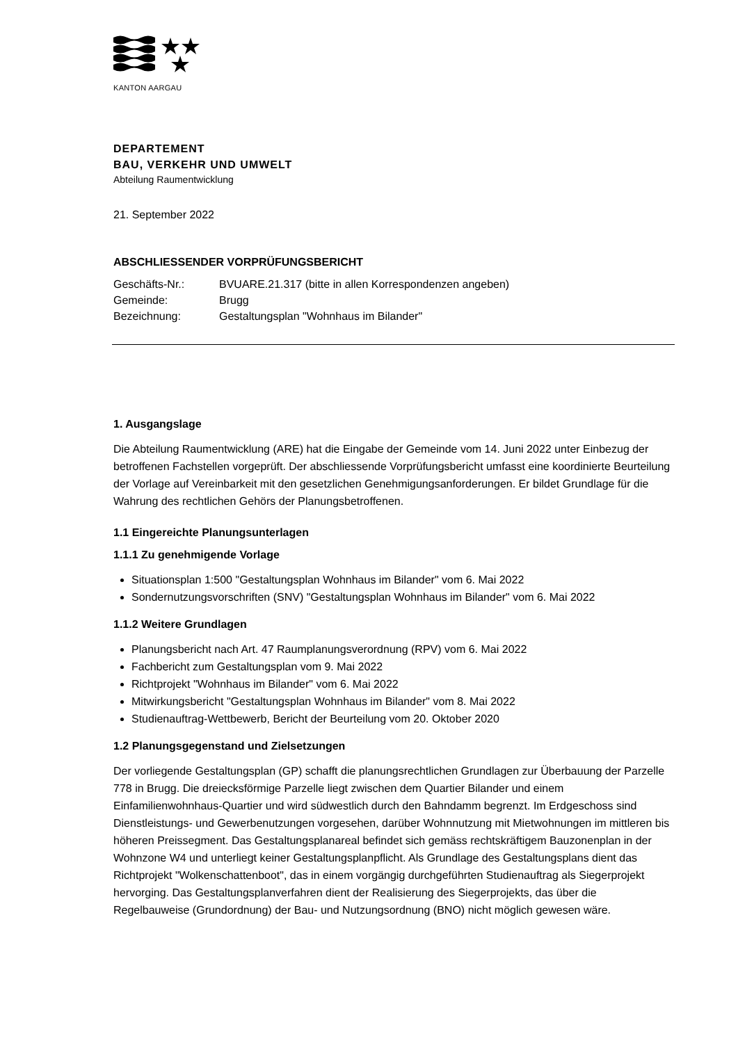KANTON AARGAU
DEPARTEMENT
BAU, VERKEHR UND UMWELT
Abteilung Raumentwicklung
21. September 2022
ABSCHLIESSENDER VORPRÜFUNGSBERICHT
| Geschäfts-Nr.: | BVUARE.21.317 (bitte in allen Korrespondenzen angeben) |
| Gemeinde: | Brugg |
| Bezeichnung: | Gestaltungsplan "Wohnhaus im Bilander" |
1. Ausgangslage
Die Abteilung Raumentwicklung (ARE) hat die Eingabe der Gemeinde vom 14. Juni 2022 unter Ein­bezug der betroffenen Fachstellen vorgeprüft. Der abschliessende Vorprüfungsbericht umfasst eine koordinierte Beurteilung der Vorlage auf Vereinbarkeit mit den gesetzlichen Genehmigungsanforde­rungen. Er bildet Grundlage für die Wahrung des rechtlichen Gehörs der Planungsbetroffenen.
1.1 Eingereichte Planungsunterlagen
1.1.1 Zu genehmigende Vorlage
Situationsplan 1:500 "Gestaltungsplan Wohnhaus im Bilander" vom 6. Mai 2022
Sondernutzungsvorschriften (SNV) "Gestaltungsplan Wohnhaus im Bilander" vom 6. Mai 2022
1.1.2 Weitere Grundlagen
Planungsbericht nach Art. 47 Raumplanungsverordnung (RPV) vom 6. Mai 2022
Fachbericht zum Gestaltungsplan vom 9. Mai 2022
Richtprojekt "Wohnhaus im Bilander" vom 6. Mai 2022
Mitwirkungsbericht "Gestaltungsplan Wohnhaus im Bilander" vom 8. Mai 2022
Studienauftrag-Wettbewerb, Bericht der Beurteilung vom 20. Oktober 2020
1.2 Planungsgegenstand und Zielsetzungen
Der vorliegende Gestaltungsplan (GP) schafft die planungsrechtlichen Grundlagen zur Überbauung der Parzelle 778 in Brugg. Die dreiecksförmige Parzelle liegt zwischen dem Quartier Bilander und einem Einfamilienwohnhaus-Quartier und wird südwestlich durch den Bahndamm begrenzt. Im Erd­geschoss sind Dienstleistungs- und Gewerbenutzungen vorgesehen, darüber Wohnnutzung mit Miet­wohnungen im mittleren bis höheren Preissegment. Das Gestaltungsplanareal befindet sich gemäss rechtskräftigem Bauzonenplan in der Wohnzone W4 und unterliegt keiner Gestaltungsplanpflicht. Als Grundlage des Gestaltungsplans dient das Richtprojekt "Wolkenschattenboot", das in einem vorgän­gig durchgeführten Studienauftrag als Siegerprojekt hervorging. Das Gestaltungsplanverfahren dient der Realisierung des Siegerprojekts, das über die Regelbauweise (Grundordnung) der Bau- und Nut­zungsordnung (BNO) nicht möglich gewesen wäre.